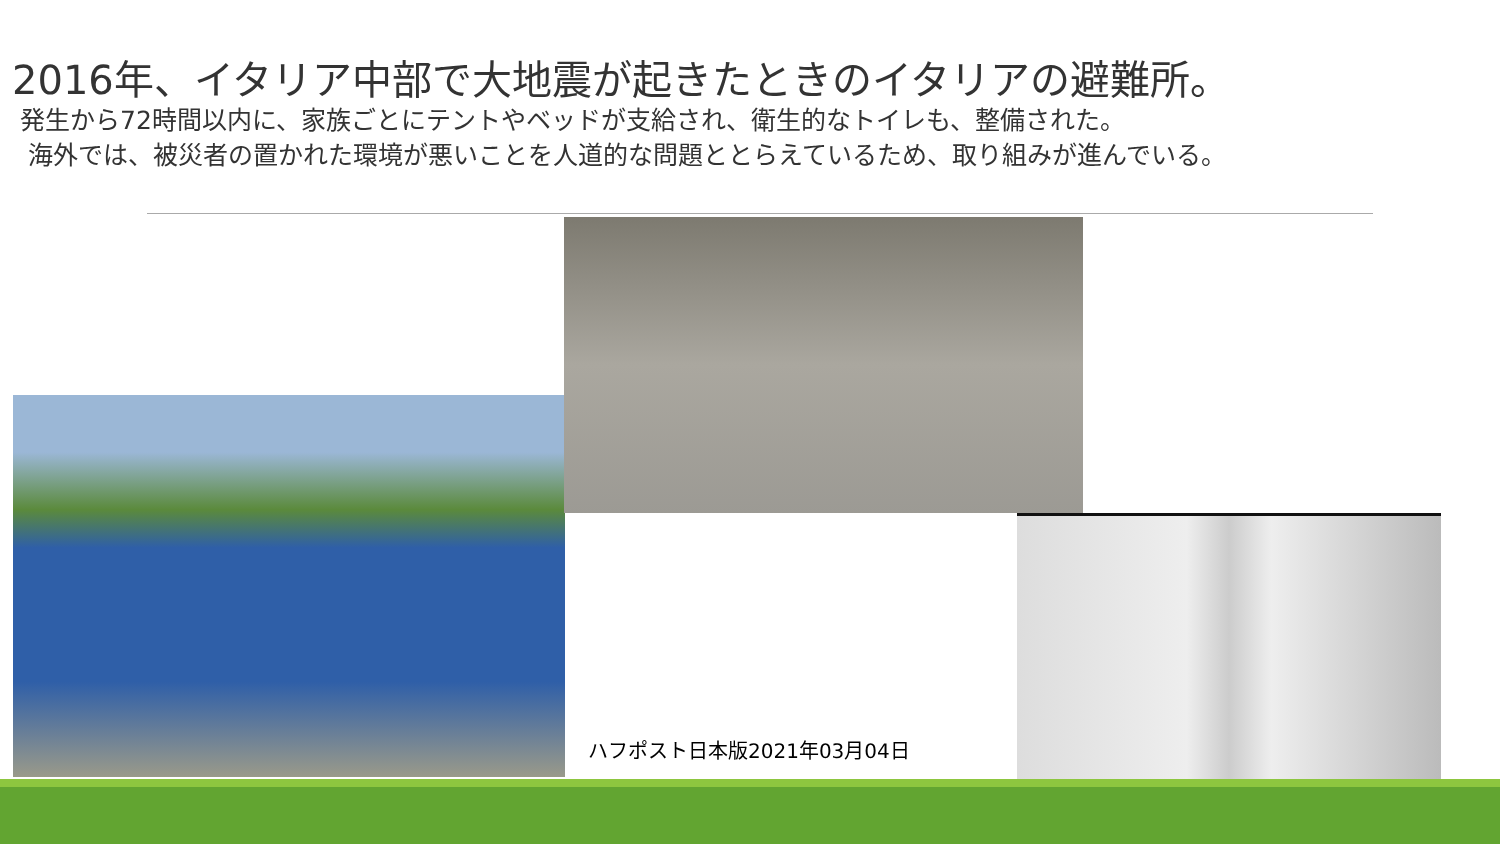2016年、イタリア中部で大地震が起きたときのイタリアの避難所。
発生から72時間以内に、家族ごとにテントやベッドが支給され、衛生的なトイレも、整備された。
海外では、被災者の置かれた環境が悪いことを人道的な問題ととらえているため、取り組みが進んでいる。
ハフポスト日本版2021年03月04日